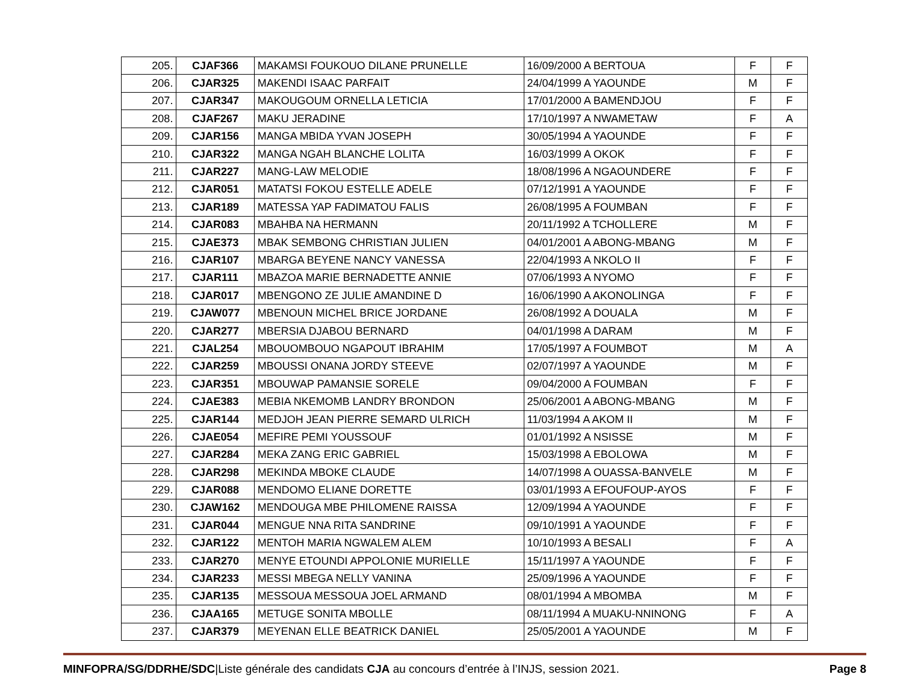| 205. | CJAF366 | MAKAMSI FOUKOUO DILANE PRUNELLE | 16/09/2000 A BERTOUA | F | F |
| 206. | CJAR325 | MAKENDI ISAAC PARFAIT | 24/04/1999 A YAOUNDE | M | F |
| 207. | CJAR347 | MAKOUGOUM ORNELLA LETICIA | 17/01/2000 A BAMENDJOU | F | F |
| 208. | CJAF267 | MAKU JERADINE | 17/10/1997 A NWAMETAW | F | A |
| 209. | CJAR156 | MANGA MBIDA YVAN JOSEPH | 30/05/1994 A YAOUNDE | F | F |
| 210. | CJAR322 | MANGA NGAH BLANCHE LOLITA | 16/03/1999 A OKOK | F | F |
| 211. | CJAR227 | MANG-LAW MELODIE | 18/08/1996 A NGAOUNDERE | F | F |
| 212. | CJAR051 | MATATSI FOKOU ESTELLE ADELE | 07/12/1991 A YAOUNDE | F | F |
| 213. | CJAR189 | MATESSA YAP FADIMATOU FALIS | 26/08/1995 A FOUMBAN | F | F |
| 214. | CJAR083 | MBAHBA NA HERMANN | 20/11/1992 A TCHOLLERE | M | F |
| 215. | CJAE373 | MBAK SEMBONG CHRISTIAN JULIEN | 04/01/2001 A ABONG-MBANG | M | F |
| 216. | CJAR107 | MBARGA BEYENE NANCY VANESSA | 22/04/1993 A NKOLO II | F | F |
| 217. | CJAR111 | MBAZOA MARIE BERNADETTE ANNIE | 07/06/1993 A NYOMO | F | F |
| 218. | CJAR017 | MBENGONO ZE JULIE AMANDINE D | 16/06/1990 A AKONOLINGA | F | F |
| 219. | CJAW077 | MBENOUN MICHEL BRICE JORDANE | 26/08/1992 A DOUALA | M | F |
| 220. | CJAR277 | MBERSIA DJABOU BERNARD | 04/01/1998 A DARAM | M | F |
| 221. | CJAL254 | MBOUOMBOUO NGAPOUT IBRAHIM | 17/05/1997 A FOUMBOT | M | A |
| 222. | CJAR259 | MBOUSSI ONANA JORDY STEEVE | 02/07/1997 A YAOUNDE | M | F |
| 223. | CJAR351 | MBOUWAP PAMANSIE SORELE | 09/04/2000 A FOUMBAN | F | F |
| 224. | CJAE383 | MEBIA NKEMOMB LANDRY BRONDON | 25/06/2001 A ABONG-MBANG | M | F |
| 225. | CJAR144 | MEDJOH JEAN PIERRE SEMARD ULRICH | 11/03/1994 A AKOM II | M | F |
| 226. | CJAE054 | MEFIRE PEMI YOUSSOUF | 01/01/1992 A NSISSE | M | F |
| 227. | CJAR284 | MEKA ZANG ERIC GABRIEL | 15/03/1998 A EBOLOWA | M | F |
| 228. | CJAR298 | MEKINDA MBOKE CLAUDE | 14/07/1998 A OUASSA-BANVELE | M | F |
| 229. | CJAR088 | MENDOMO ELIANE DORETTE | 03/01/1993 A EFOUFOUP-AYOS | F | F |
| 230. | CJAW162 | MENDOUGA MBE PHILOMENE RAISSA | 12/09/1994 A YAOUNDE | F | F |
| 231. | CJAR044 | MENGUE NNA RITA SANDRINE | 09/10/1991 A YAOUNDE | F | F |
| 232. | CJAR122 | MENTOH MARIA NGWALEM ALEM | 10/10/1993 A BESALI | F | A |
| 233. | CJAR270 | MENYE ETOUNDI APPOLONIE MURIELLE | 15/11/1997 A YAOUNDE | F | F |
| 234. | CJAR233 | MESSI MBEGA NELLY VANINA | 25/09/1996 A YAOUNDE | F | F |
| 235. | CJAR135 | MESSOUA MESSOUA JOEL ARMAND | 08/01/1994 A MBOMBA | M | F |
| 236. | CJAA165 | METUGE SONITA MBOLLE | 08/11/1994 A MUAKU-NNINONG | F | A |
| 237. | CJAR379 | MEYENAN ELLE BEATRICK DANIEL | 25/05/2001 A YAOUNDE | M | F |
MINFOPRA/SG/DDRHE/SDC|Liste générale des candidats CJA au concours d’entrée à l’INJS, session 2021. Page 8